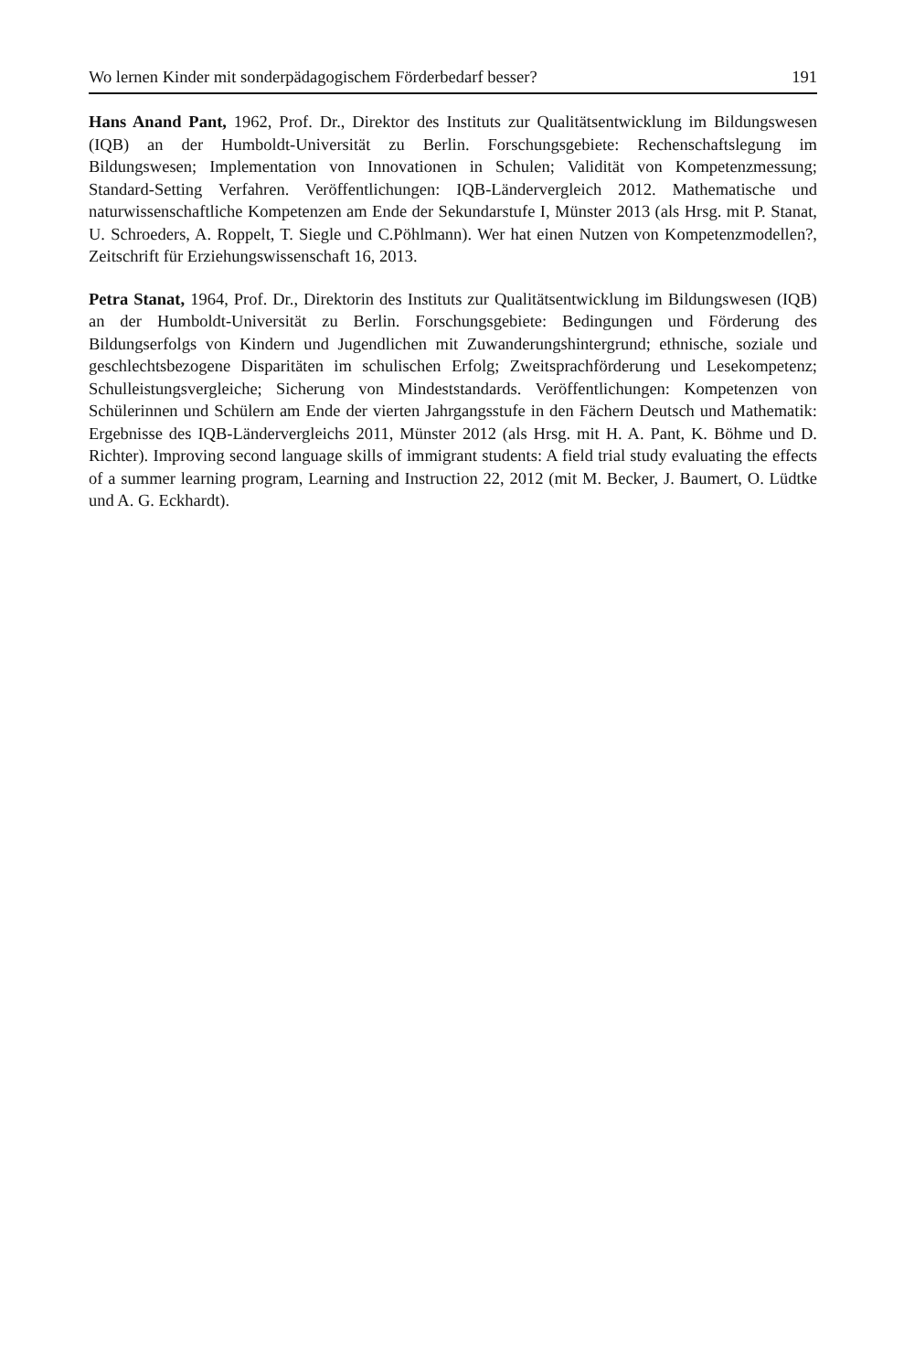Wo lernen Kinder mit sonderpädagogischem Förderbedarf besser? 191
Hans Anand Pant, 1962, Prof. Dr., Direktor des Instituts zur Qualitätsentwicklung im Bildungswesen (IQB) an der Humboldt-Universität zu Berlin. Forschungsgebiete: Rechenschaftslegung im Bildungswesen; Implementation von Innovationen in Schulen; Validität von Kompetenzmessung; Standard-Setting Verfahren. Veröffentlichungen: IQB-Ländervergleich 2012. Mathematische und naturwissenschaftliche Kompetenzen am Ende der Sekundarstufe I, Münster 2013 (als Hrsg. mit P. Stanat, U. Schroeders, A. Roppelt, T. Siegle und C.Pöhlmann). Wer hat einen Nutzen von Kompetenzmodellen?, Zeitschrift für Erziehungswissenschaft 16, 2013.
Petra Stanat, 1964, Prof. Dr., Direktorin des Instituts zur Qualitätsentwicklung im Bildungswesen (IQB) an der Humboldt-Universität zu Berlin. Forschungsgebiete: Bedingungen und Förderung des Bildungserfolgs von Kindern und Jugendlichen mit Zuwanderungshintergrund; ethnische, soziale und geschlechtsbezogene Disparitäten im schulischen Erfolg; Zweitsprachförderung und Lesekompetenz; Schulleistungsvergleiche; Sicherung von Mindeststandards. Veröffentlichungen: Kompetenzen von Schülerinnen und Schülern am Ende der vierten Jahrgangsstufe in den Fächern Deutsch und Mathematik: Ergebnisse des IQB-Ländervergleichs 2011, Münster 2012 (als Hrsg. mit H. A. Pant, K. Böhme und D. Richter). Improving second language skills of immigrant students: A field trial study evaluating the effects of a summer learning program, Learning and Instruction 22, 2012 (mit M. Becker, J. Baumert, O. Lüdtke und A. G. Eckhardt).